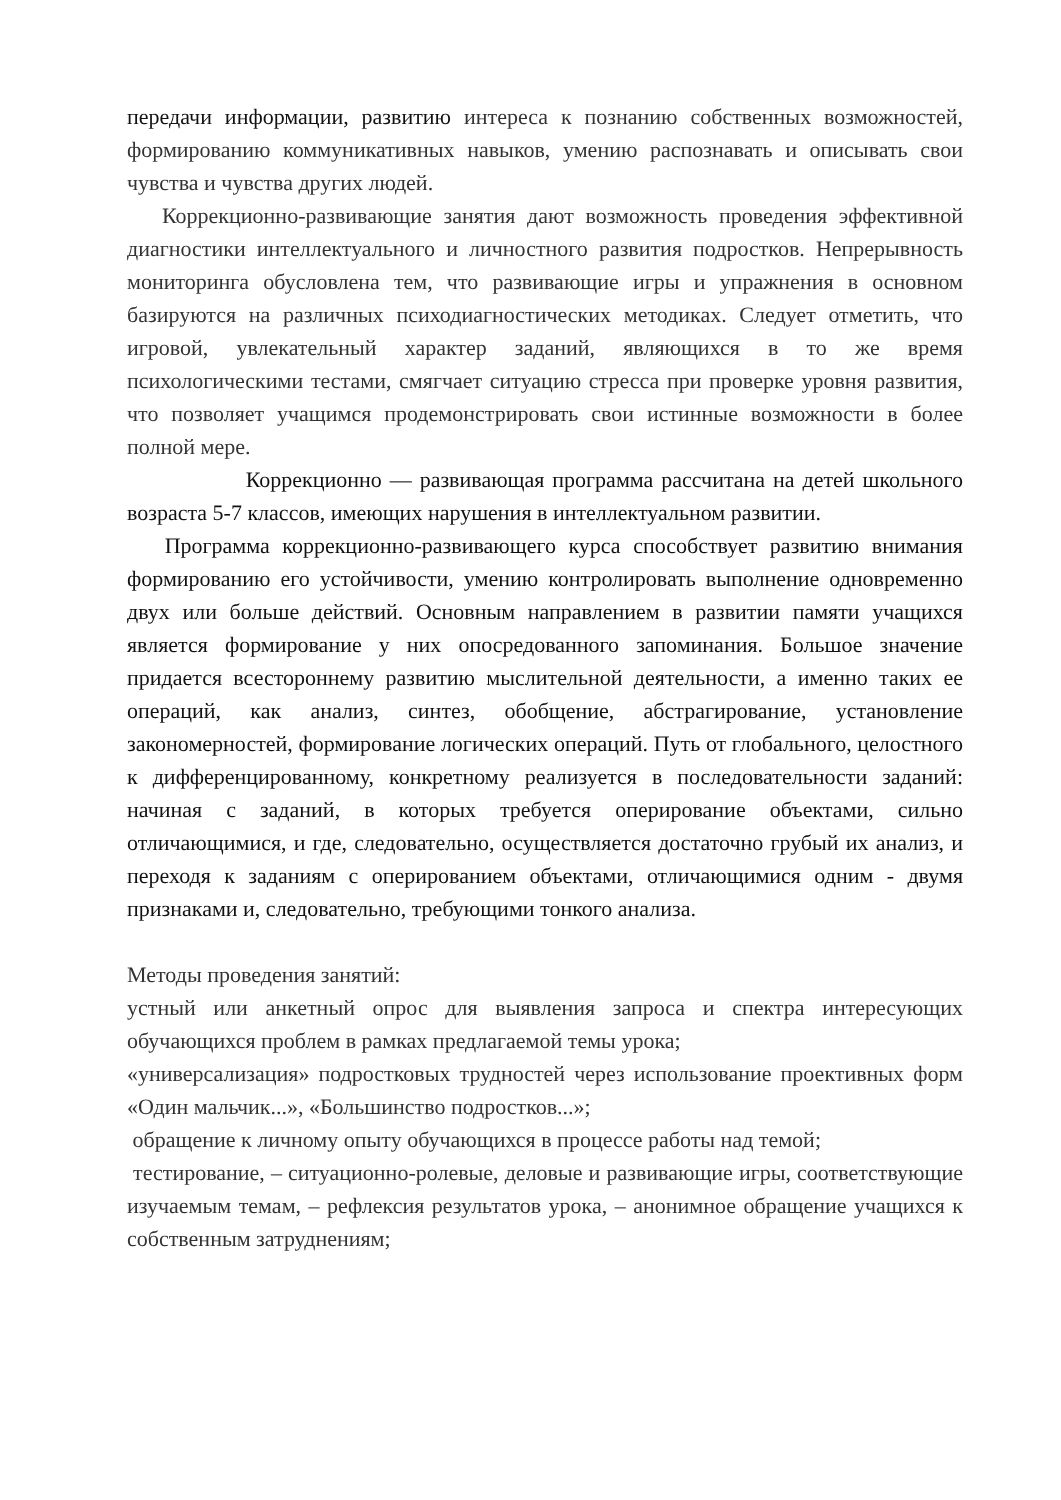передачи информации, развитию интереса к познанию собственных возможностей, формированию коммуникативных навыков, умению распознавать и описывать свои чувства и чувства других людей.
Коррекционно-развивающие занятия дают возможность проведения эффективной диагностики интеллектуального и личностного развития подростков. Непрерывность мониторинга обусловлена тем, что развивающие игры и упражнения в основном базируются на различных психодиагностических методиках. Следует отметить, что игровой, увлекательный характер заданий, являющихся в то же время психологическими тестами, смягчает ситуацию стресса при проверке уровня развития, что позволяет учащимся продемонстрировать свои истинные возможности в более полной мере.
Коррекционно — развивающая программа рассчитана на детей школьного возраста 5-7 классов, имеющих нарушения в интеллектуальном развитии.
Программа коррекционно-развивающего курса способствует развитию внимания формированию его устойчивости, умению контролировать выполнение одновременно двух или больше действий. Основным направлением в развитии памяти учащихся является формирование у них опосредованного запоминания. Большое значение придается всестороннему развитию мыслительной деятельности, а именно таких ее операций, как анализ, синтез, обобщение, абстрагирование, установление закономерностей, формирование логических операций. Путь от глобального, целостного к дифференцированному, конкретному реализуется в последовательности заданий: начиная с заданий, в которых требуется оперирование объектами, сильно отличающимися, и где, следовательно, осуществляется достаточно грубый их анализ, и переходя к заданиям с оперированием объектами, отличающимися одним - двумя признаками и, следовательно, требующими тонкого анализа.
Методы проведения занятий:
устный или анкетный опрос для выявления запроса и спектра интересующих обучающихся проблем в рамках предлагаемой темы урока;
«универсализация» подростковых трудностей через использование проективных форм «Один мальчик...», «Большинство подростков...»;
обращение к личному опыту обучающихся в процессе работы над темой;
тестирование, – ситуационно-ролевые, деловые и развивающие игры, соответствующие изучаемым темам, – рефлексия результатов урока, – анонимное обращение учащихся к собственным затруднениям;